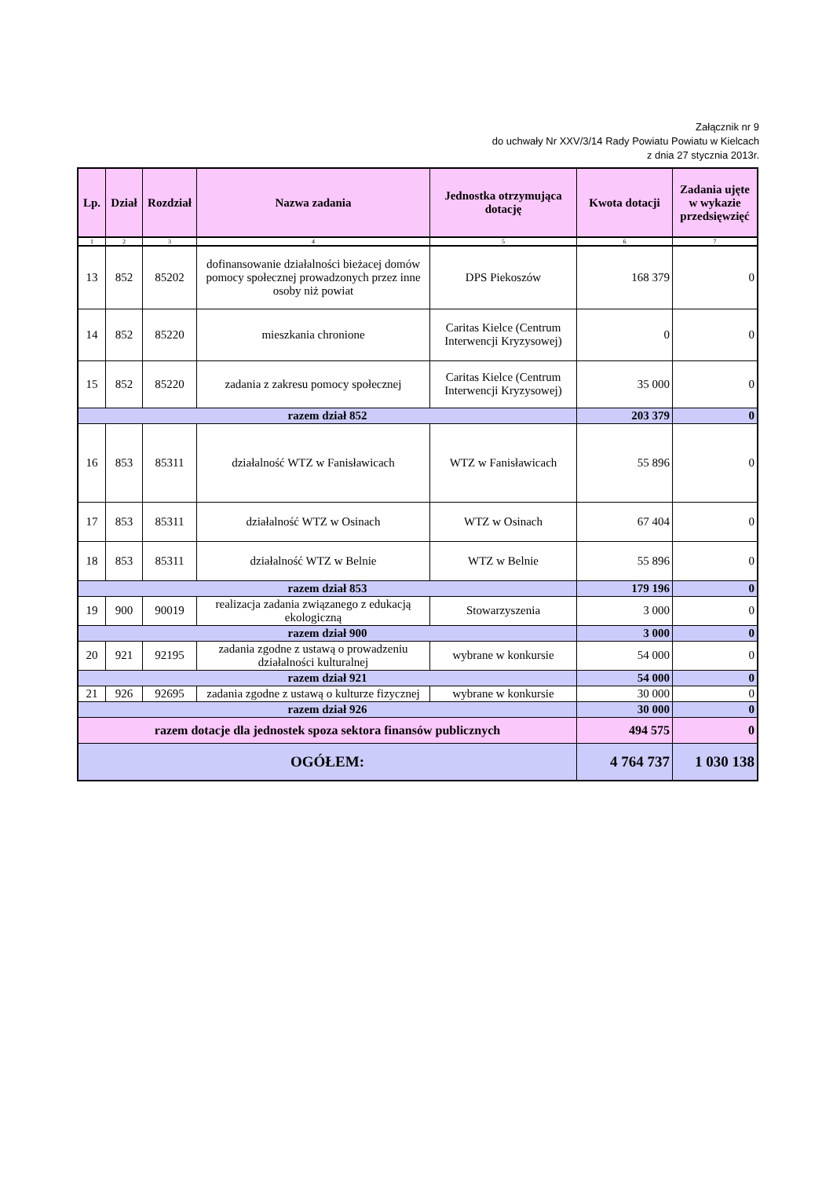Załącznik nr 9
do uchwały Nr XXV/3/14 Rady Powiatu Powiatu w Kielcach
z dnia 27 stycznia 2013r.
| Lp. | Dział | Rozdział | Nazwa zadania | Jednostka otrzymująca dotację | Kwota dotacji | Zadania ujęte w wykazie przedsięwzięć |
| --- | --- | --- | --- | --- | --- | --- |
| 1 | 2 | 3 | 4 | 5 | 6 | 7 |
| 13 | 852 | 85202 | dofinansowanie działalności bieżacej domów pomocy społecznej prowadzonych przez inne osoby niż powiat | DPS Piekoszów | 168 379 | 0 |
| 14 | 852 | 85220 | mieszkania chronione | Caritas Kielce (Centrum Interwencji Kryzysowej) | 0 | 0 |
| 15 | 852 | 85220 | zadania z zakresu pomocy społecznej | Caritas Kielce (Centrum Interwencji Kryzysowej) | 35 000 | 0 |
| razem dział 852 | | | | | 203 379 | 0 |
| 16 | 853 | 85311 | działalność WTZ w Fanisławicach | WTZ w Fanisławicach | 55 896 | 0 |
| 17 | 853 | 85311 | działalność WTZ w Osinach | WTZ w Osinach | 67 404 | 0 |
| 18 | 853 | 85311 | działalność WTZ w Belnie | WTZ w Belnie | 55 896 | 0 |
| razem dział 853 | | | | | 179 196 | 0 |
| 19 | 900 | 90019 | realizacja zadania związanego z edukacją ekologiczną | Stowarzyszenia | 3 000 | 0 |
| razem dział 900 | | | | | 3 000 | 0 |
| 20 | 921 | 92195 | zadania zgodne z ustawą o prowadzeniu działalności kulturalnej | wybrane w konkursie | 54 000 | 0 |
| razem dział 921 | | | | | 54 000 | 0 |
| 21 | 926 | 92695 | zadania zgodne z ustawą o kulturze fizycznej | wybrane w konkursie | 30 000 | 0 |
| razem dział 926 | | | | | 30 000 | 0 |
| razem dotacje dla jednostek spoza sektora finansów publicznych | | | | | 494 575 | 0 |
| OGÓŁEM: | | | | | 4 764 737 | 1 030 138 |